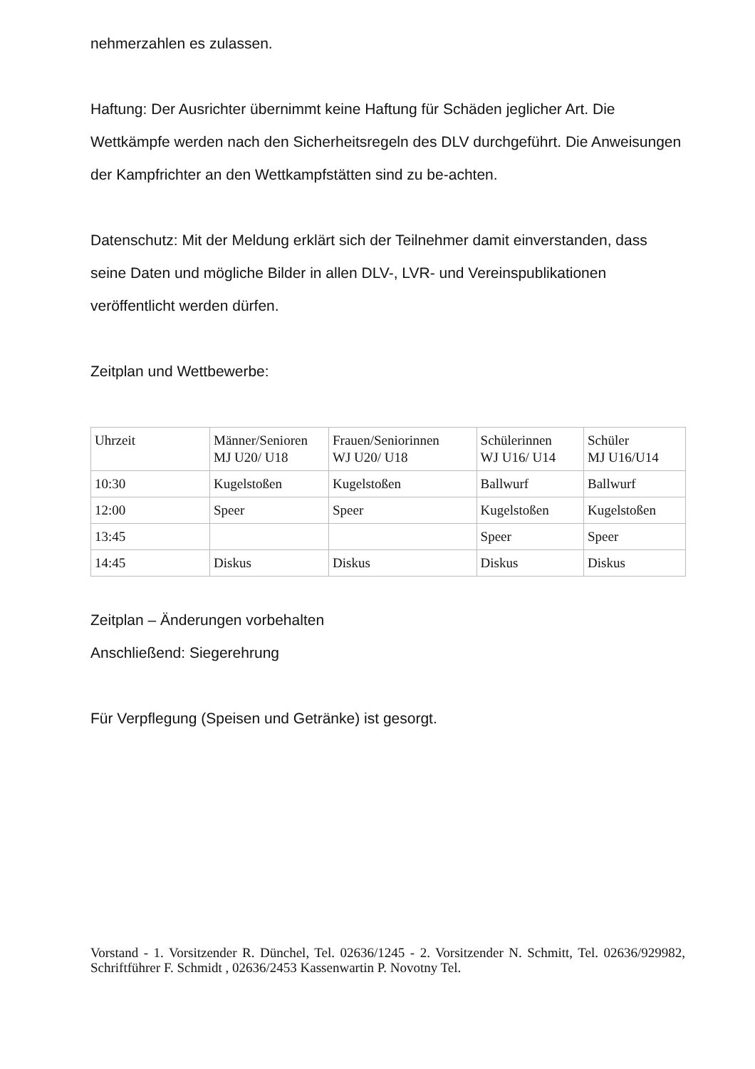nehmerzahlen es zulassen.
Haftung: Der Ausrichter übernimmt keine Haftung für Schäden jeglicher Art. Die Wettkämpfe werden nach den Sicherheitsregeln des DLV durchgeführt. Die Anweisungen der Kampfrichter an den Wettkampfstätten sind zu be-achten.
Datenschutz: Mit der Meldung erklärt sich der Teilnehmer damit einverstanden, dass seine Daten und mögliche Bilder in allen DLV-, LVR- und Vereinspublikationen veröffentlicht werden dürfen.
Zeitplan und Wettbewerbe:
| Uhrzeit | Männer/Senioren MJ U20/ U18 | Frauen/Seniorinnen WJ U20/ U18 | Schülerinnen WJ U16/ U14 | Schüler MJ U16/U14 |
| 10:30 | Kugelstoßen | Kugelstoßen | Ballwurf | Ballwurf |
| 12:00 | Speer | Speer | Kugelstoßen | Kugelstoßen |
| 13:45 | | | Speer | Speer |
| 14:45 | Diskus | Diskus | Diskus | Diskus |
Zeitplan – Änderungen vorbehalten
Anschließend: Siegerehrung
Für Verpflegung (Speisen und Getränke) ist gesorgt.
Vorstand - 1. Vorsitzender R. Dünchel, Tel. 02636/1245 - 2. Vorsitzender N. Schmitt, Tel. 02636/929982, Schriftführer F. Schmidt , 02636/2453 Kassenwartin P. Novotny Tel.